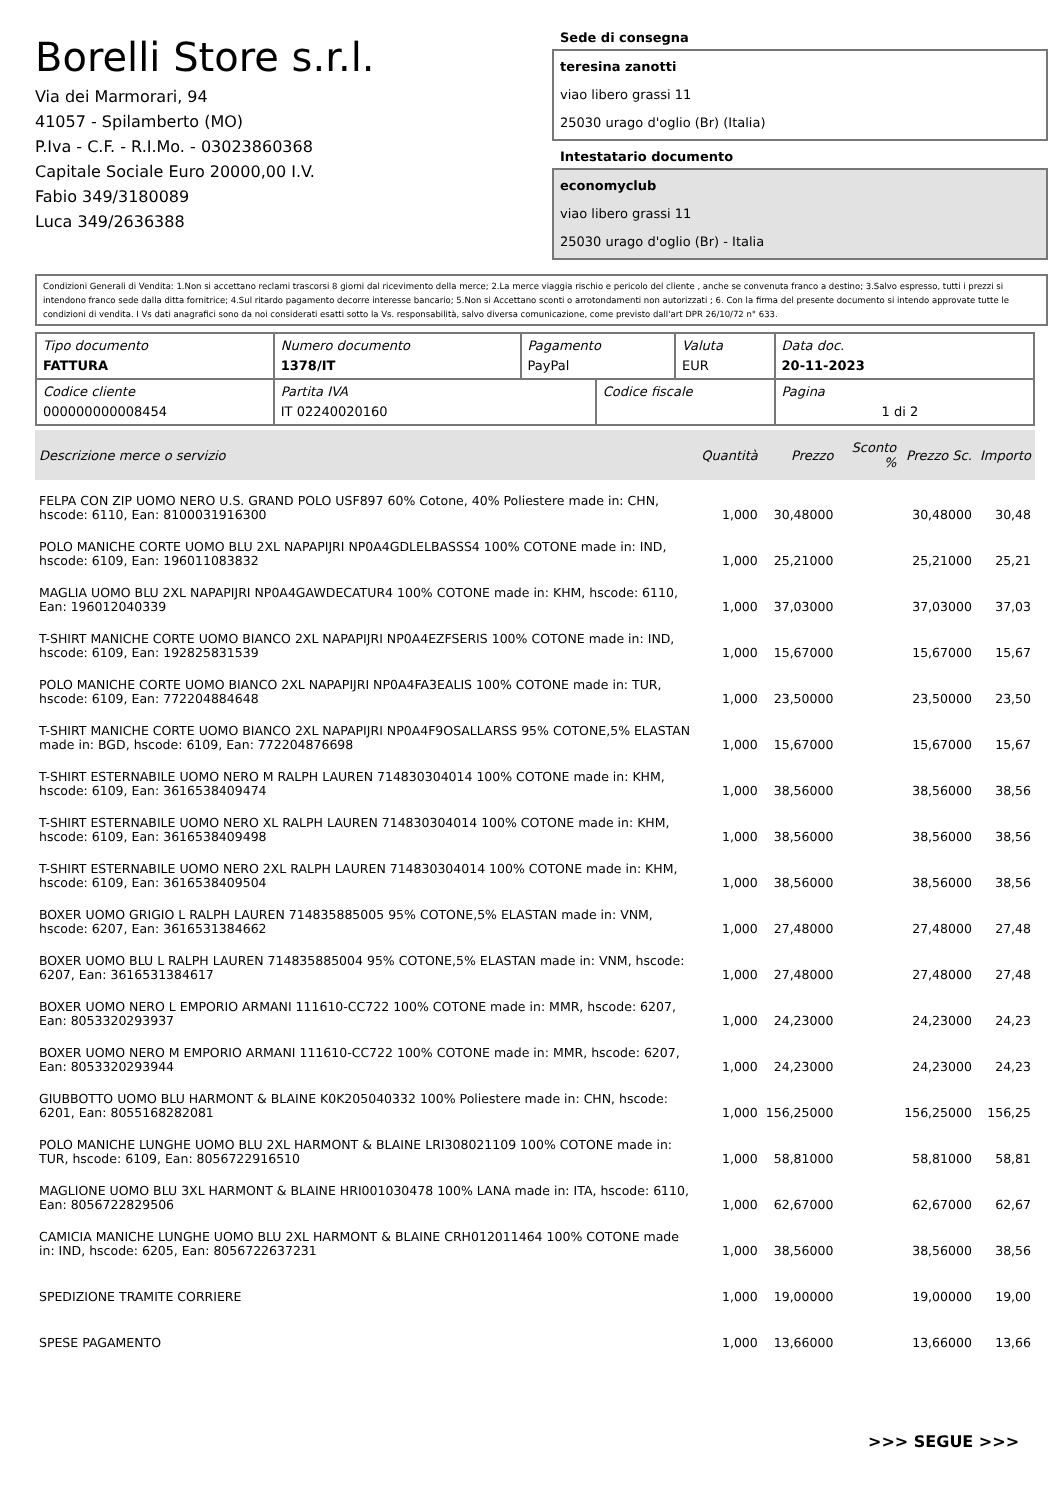Borelli Store s.r.l.
Via dei Marmorari, 94
41057 - Spilamberto (MO)
P.Iva - C.F. - R.I.Mo. - 03023860368
Capitale Sociale Euro 20000,00 I.V.
Fabio 349/3180089
Luca 349/2636388
Sede di consegna
teresina zanotti
viao libero grassi 11
25030 urago d'oglio (Br) (Italia)
Intestatario documento
economyclub
viao libero grassi 11
25030 urago d'oglio (Br) - Italia
Condizioni Generali di Vendita: 1.Non si accettano reclami trascorsi 8 giorni dal ricevimento della merce; 2.La merce viaggia rischio e pericolo del cliente , anche se convenuta franco a destino; 3.Salvo espresso, tutti i prezzi si intendono franco sede dalla ditta fornitrice; 4.Sul ritardo pagamento decorre interesse bancario; 5.Non si Accettano sconti o arrotondamenti non autorizzati ; 6. Con la firma del presente documento si intendo approvate tutte le condizioni di vendita. I Vs dati anagrafici sono da noi considerati esatti sotto la Vs. responsabilità, salvo diversa comunicazione, come previsto dall'art DPR 26/10/72 n° 633.
| Tipo documento FATTURA | Numero documento 1378/IT | Pagamento PayPal | | Valuta EUR | Data doc. 20-11-2023 |
| Codice cliente 000000000008454 | Partita IVA IT 02240020160 | | Codice fiscale | | Pagina 1 di 2 |
| Descrizione merce o servizio | Quantità | Prezzo | Sconto % | Prezzo Sc. | Importo |
| --- | --- | --- | --- | --- | --- |
| FELPA CON ZIP UOMO NERO U.S. GRAND POLO USF897 60% Cotone, 40% Poliestere made in: CHN, hscode: 6110, Ean: 8100031916300 | 1,000 | 30,48000 | | 30,48000 | 30,48 |
| POLO MANICHE CORTE UOMO BLU 2XL NAPAPIJRI NP0A4GDLELBASSS4 100% COTONE made in: IND, hscode: 6109, Ean: 196011083832 | 1,000 | 25,21000 | | 25,21000 | 25,21 |
| MAGLIA UOMO BLU 2XL NAPAPIJRI NP0A4GAWDECATUR4 100% COTONE made in: KHM, hscode: 6110, Ean: 196012040339 | 1,000 | 37,03000 | | 37,03000 | 37,03 |
| T-SHIRT MANICHE CORTE UOMO BIANCO 2XL NAPAPIJRI NP0A4EZFSERIS 100% COTONE made in: IND, hscode: 6109, Ean: 192825831539 | 1,000 | 15,67000 | | 15,67000 | 15,67 |
| POLO MANICHE CORTE UOMO BIANCO 2XL NAPAPIJRI NP0A4FA3EALIS 100% COTONE made in: TUR, hscode: 6109, Ean: 772204884648 | 1,000 | 23,50000 | | 23,50000 | 23,50 |
| T-SHIRT MANICHE CORTE UOMO BIANCO 2XL NAPAPIJRI NP0A4F9OSALLARSS 95% COTONE,5% ELASTAN made in: BGD, hscode: 6109, Ean: 772204876698 | 1,000 | 15,67000 | | 15,67000 | 15,67 |
| T-SHIRT ESTERNABILE UOMO NERO M RALPH LAUREN 714830304014 100% COTONE made in: KHM, hscode: 6109, Ean: 3616538409474 | 1,000 | 38,56000 | | 38,56000 | 38,56 |
| T-SHIRT ESTERNABILE UOMO NERO XL RALPH LAUREN 714830304014 100% COTONE made in: KHM, hscode: 6109, Ean: 3616538409498 | 1,000 | 38,56000 | | 38,56000 | 38,56 |
| T-SHIRT ESTERNABILE UOMO NERO 2XL RALPH LAUREN 714830304014 100% COTONE made in: KHM, hscode: 6109, Ean: 3616538409504 | 1,000 | 38,56000 | | 38,56000 | 38,56 |
| BOXER UOMO GRIGIO L RALPH LAUREN 714835885005 95% COTONE,5% ELASTAN made in: VNM, hscode: 6207, Ean: 3616531384662 | 1,000 | 27,48000 | | 27,48000 | 27,48 |
| BOXER UOMO BLU L RALPH LAUREN 714835885004 95% COTONE,5% ELASTAN made in: VNM, hscode: 6207, Ean: 3616531384617 | 1,000 | 27,48000 | | 27,48000 | 27,48 |
| BOXER UOMO NERO L EMPORIO ARMANI 111610-CC722 100% COTONE made in: MMR, hscode: 6207, Ean: 8053320293937 | 1,000 | 24,23000 | | 24,23000 | 24,23 |
| BOXER UOMO NERO M EMPORIO ARMANI 111610-CC722 100% COTONE made in: MMR, hscode: 6207, Ean: 8053320293944 | 1,000 | 24,23000 | | 24,23000 | 24,23 |
| GIUBBOTTO UOMO BLU HARMONT & BLAINE K0K205040332 100% Poliestere made in: CHN, hscode: 6201, Ean: 8055168282081 | 1,000 | 156,25000 | | 156,25000 | 156,25 |
| POLO MANICHE LUNGHE UOMO BLU 2XL HARMONT & BLAINE LRI308021109 100% COTONE made in: TUR, hscode: 6109, Ean: 8056722916510 | 1,000 | 58,81000 | | 58,81000 | 58,81 |
| MAGLIONE UOMO BLU 3XL HARMONT & BLAINE HRI001030478 100% LANA made in: ITA, hscode: 6110, Ean: 8056722829506 | 1,000 | 62,67000 | | 62,67000 | 62,67 |
| CAMICIA MANICHE LUNGHE UOMO BLU 2XL HARMONT & BLAINE CRH012011464 100% COTONE made in: IND, hscode: 6205, Ean: 8056722637231 | 1,000 | 38,56000 | | 38,56000 | 38,56 |
| SPEDIZIONE TRAMITE CORRIERE | 1,000 | 19,00000 | | 19,00000 | 19,00 |
| SPESE PAGAMENTO | 1,000 | 13,66000 | | 13,66000 | 13,66 |
>>> SEGUE >>>